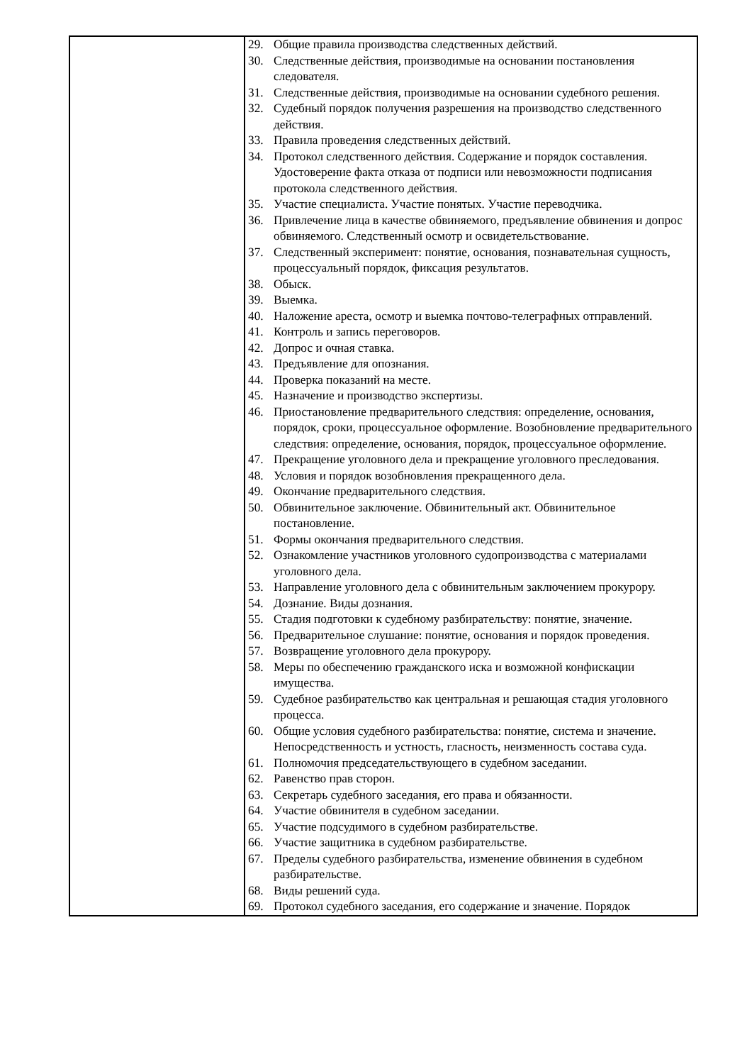| | 29. Общие правила производства следственных действий. 30. Следственные действия, производимые на основании постановления следователя. 31. Следственные действия, производимые на основании судебного решения. 32. Судебный порядок получения разрешения на производство следственного действия. 33. Правила проведения следственных действий. 34. Протокол следственного действия. Содержание и порядок составления. Удостоверение факта отказа от подписи или невозможности подписания протокола следственного действия. 35. Участие специалиста. Участие понятых. Участие переводчика. 36. Привлечение лица в качестве обвиняемого, предъявление обвинения и допрос обвиняемого. Следственный осмотр и освидетельствование. 37. Следственный эксперимент: понятие, основания, познавательная сущность, процессуальный порядок, фиксация результатов. 38. Обыск. 39. Выемка. 40. Наложение ареста, осмотр и выемка почтово-телеграфных отправлений. 41. Контроль и запись переговоров. 42. Допрос и очная ставка. 43. Предъявление для опознания. 44. Проверка показаний на месте. 45. Назначение и производство экспертизы. 46. Приостановление предварительного следствия: определение, основания, порядок, сроки, процессуальное оформление. Возобновление предварительного следствия: определение, основания, порядок, процессуальное оформление. 47. Прекращение уголовного дела и прекращение уголовного преследования. 48. Условия и порядок возобновления прекращенного дела. 49. Окончание предварительного следствия. 50. Обвинительное заключение. Обвинительный акт. Обвинительное постановление. 51. Формы окончания предварительного следствия. 52. Ознакомление участников уголовного судопроизводства с материалами уголовного дела. 53. Направление уголовного дела с обвинительным заключением прокурору. 54. Дознание. Виды дознания. 55. Стадия подготовки к судебному разбирательству: понятие, значение. 56. Предварительное слушание: понятие, основания и порядок проведения. 57. Возвращение уголовного дела прокурору. 58. Меры по обеспечению гражданского иска и возможной конфискации имущества. 59. Судебное разбирательство как центральная и решающая стадия уголовного процесса. 60. Общие условия судебного разбирательства: понятие, система и значение. Непосредственность и устность, гласность, неизменность состава суда. 61. Полномочия председательствующего в судебном заседании. 62. Равенство прав сторон. 63. Секретарь судебного заседания, его права и обязанности. 64. Участие обвинителя в судебном заседании. 65. Участие подсудимого в судебном разбирательстве. 66. Участие защитника в судебном разбирательстве. 67. Пределы судебного разбирательства, изменение обвинения в судебном разбирательстве. 68. Виды решений суда. 69. Протокол судебного заседания, его содержание и значение. Порядок |